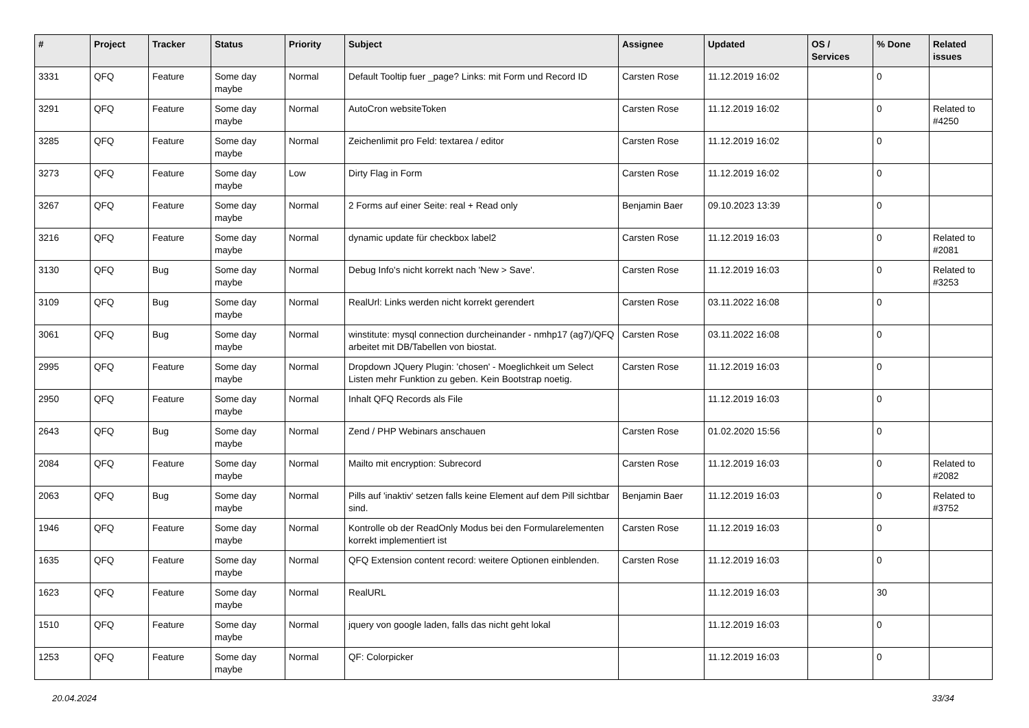| # | Project | Tracker | Status | Priority | Subject | Assignee | Updated | OS / Services | % Done | Related issues |
| --- | --- | --- | --- | --- | --- | --- | --- | --- | --- | --- |
| 3331 | QFQ | Feature | Some day maybe | Normal | Default Tooltip fuer _page? Links: mit Form und Record ID | Carsten Rose | 11.12.2019 16:02 | | 0 | |
| 3291 | QFQ | Feature | Some day maybe | Normal | AutoCron websiteToken | Carsten Rose | 11.12.2019 16:02 | | 0 | Related to #4250 |
| 3285 | QFQ | Feature | Some day maybe | Normal | Zeichenlimit pro Feld: textarea / editor | Carsten Rose | 11.12.2019 16:02 | | 0 | |
| 3273 | QFQ | Feature | Some day maybe | Low | Dirty Flag in Form | Carsten Rose | 11.12.2019 16:02 | | 0 | |
| 3267 | QFQ | Feature | Some day maybe | Normal | 2 Forms auf einer Seite: real + Read only | Benjamin Baer | 09.10.2023 13:39 | | 0 | |
| 3216 | QFQ | Feature | Some day maybe | Normal | dynamic update für checkbox label2 | Carsten Rose | 11.12.2019 16:03 | | 0 | Related to #2081 |
| 3130 | QFQ | Bug | Some day maybe | Normal | Debug Info's nicht korrekt nach 'New > Save'. | Carsten Rose | 11.12.2019 16:03 | | 0 | Related to #3253 |
| 3109 | QFQ | Bug | Some day maybe | Normal | RealUrl: Links werden nicht korrekt gerendert | Carsten Rose | 03.11.2022 16:08 | | 0 | |
| 3061 | QFQ | Bug | Some day maybe | Normal | winstitute: mysql connection durcheinander - nmhp17 (ag7)/QFQ arbeitet mit DB/Tabellen von biostat. | Carsten Rose | 03.11.2022 16:08 | | 0 | |
| 2995 | QFQ | Feature | Some day maybe | Normal | Dropdown JQuery Plugin: 'chosen' - Moeglichkeit um Select Listen mehr Funktion zu geben. Kein Bootstrap noetig. | Carsten Rose | 11.12.2019 16:03 | | 0 | |
| 2950 | QFQ | Feature | Some day maybe | Normal | Inhalt QFQ Records als File | | 11.12.2019 16:03 | | 0 | |
| 2643 | QFQ | Bug | Some day maybe | Normal | Zend / PHP Webinars anschauen | Carsten Rose | 01.02.2020 15:56 | | 0 | |
| 2084 | QFQ | Feature | Some day maybe | Normal | Mailto mit encryption: Subrecord | Carsten Rose | 11.12.2019 16:03 | | 0 | Related to #2082 |
| 2063 | QFQ | Bug | Some day maybe | Normal | Pills auf 'inaktiv' setzen falls keine Element auf dem Pill sichtbar sind. | Benjamin Baer | 11.12.2019 16:03 | | 0 | Related to #3752 |
| 1946 | QFQ | Feature | Some day maybe | Normal | Kontrolle ob der ReadOnly Modus bei den Formularelementen korrekt implementiert ist | Carsten Rose | 11.12.2019 16:03 | | 0 | |
| 1635 | QFQ | Feature | Some day maybe | Normal | QFQ Extension content record: weitere Optionen einblenden. | Carsten Rose | 11.12.2019 16:03 | | 0 | |
| 1623 | QFQ | Feature | Some day maybe | Normal | RealURL | | 11.12.2019 16:03 | | 30 | |
| 1510 | QFQ | Feature | Some day maybe | Normal | jquery von google laden, falls das nicht geht lokal | | 11.12.2019 16:03 | | 0 | |
| 1253 | QFQ | Feature | Some day maybe | Normal | QF: Colorpicker | | 11.12.2019 16:03 | | 0 | |
20.04.2024 33/34